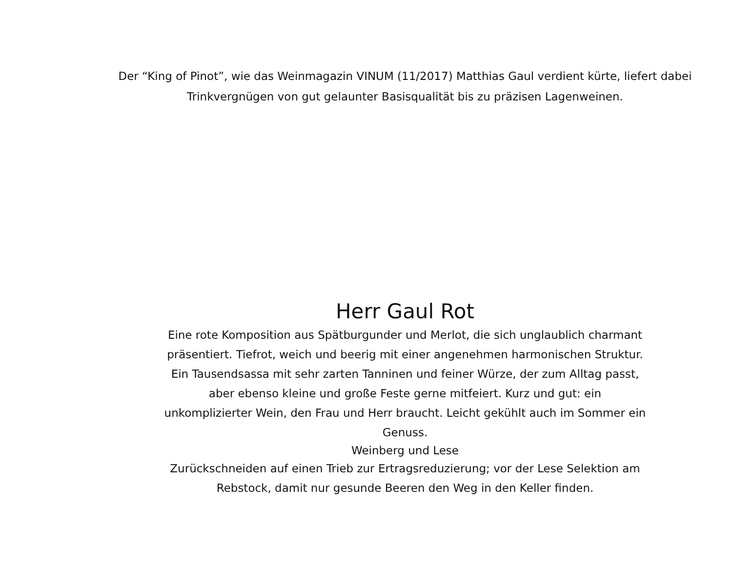Der “King of Pinot”, wie das Weinmagazin VINUM (11/2017) Matthias Gaul verdient kürte, liefert dabei Trinkvergnügen von gut gelaunter Basisqualität bis zu präzisen Lagenweinen.
Herr Gaul Rot
Eine rote Komposition aus Spätburgunder und Merlot, die sich unglaublich charmant präsentiert. Tiefrot, weich und beerig mit einer angenehmen harmonischen Struktur. Ein Tausendsassa mit sehr zarten Tanninen und feiner Würze, der zum Alltag passt, aber ebenso kleine und große Feste gerne mitfeiert. Kurz und gut: ein unkomplizierter Wein, den Frau und Herr braucht. Leicht gekühlt auch im Sommer ein Genuss.
Weinberg und Lese
Zurückschneiden auf einen Trieb zur Ertragsreduzierung; vor der Lese Selektion am Rebstock, damit nur gesunde Beeren den Weg in den Keller finden.